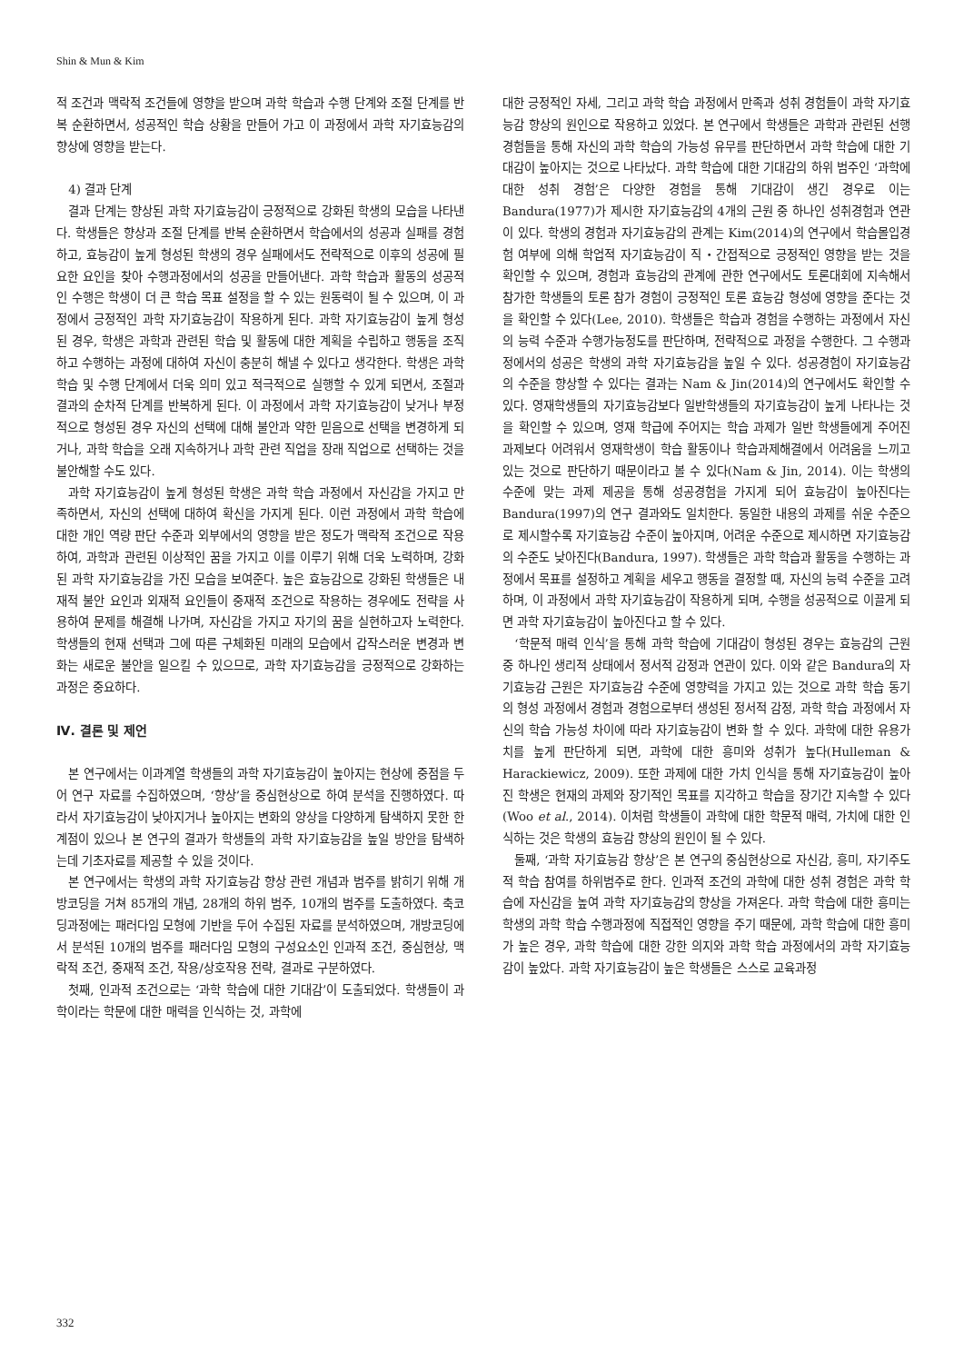Shin & Mun & Kim
적 조건과 맥락적 조건들에 영향을 받으며 과학 학습과 수행 단계와 조절 단계를 반복 순환하면서, 성공적인 학습 상황을 만들어 가고 이 과정에서 과학 자기효능감의 향상에 영향을 받는다.
4) 결과 단계
결과 단계는 향상된 과학 자기효능감이 긍정적으로 강화된 학생의 모습을 나타낸다. 학생들은 향상과 조절 단계를 반복 순환하면서 학습에서의 성공과 실패를 경험하고, 효능감이 높게 형성된 학생의 경우 실패에서도 전략적으로 이후의 성공에 필요한 요인을 찾아 수행과정에서의 성공을 만들어낸다. 과학 학습과 활동의 성공적인 수행은 학생이 더 큰 학습 목표 설정을 할 수 있는 원동력이 될 수 있으며, 이 과정에서 긍정적인 과학 자기효능감이 작용하게 된다. 과학 자기효능감이 높게 형성된 경우, 학생은 과학과 관련된 학습 및 활동에 대한 계획을 수립하고 행동을 조직하고 수행하는 과정에 대하여 자신이 충분히 해낼 수 있다고 생각한다. 학생은 과학 학습 및 수행 단계에서 더욱 의미 있고 적극적으로 실행할 수 있게 되면서, 조절과 결과의 순차적 단계를 반복하게 된다. 이 과정에서 과학 자기효능감이 낮거나 부정적으로 형성된 경우 자신의 선택에 대해 불안과 약한 믿음으로 선택을 변경하게 되거나, 과학 학습을 오래 지속하거나 과학 관련 직업을 장래 직업으로 선택하는 것을 불안해할 수도 있다.
과학 자기효능감이 높게 형성된 학생은 과학 학습 과정에서 자신감을 가지고 만족하면서, 자신의 선택에 대하여 확신을 가지게 된다. 이런 과정에서 과학 학습에 대한 개인 역량 판단 수준과 외부에서의 영향을 받은 정도가 맥락적 조건으로 작용하여, 과학과 관련된 이상적인 꿈을 가지고 이를 이루기 위해 더욱 노력하며, 강화된 과학 자기효능감을 가진 모습을 보여준다. 높은 효능감으로 강화된 학생들은 내재적 불안 요인과 외재적 요인들이 중재적 조건으로 작용하는 경우에도 전략을 사용하여 문제를 해결해 나가며, 자신감을 가지고 자기의 꿈을 실현하고자 노력한다. 학생들의 현재 선택과 그에 따른 구체화된 미래의 모습에서 갑작스러운 변경과 변화는 새로운 불안을 일으킬 수 있으므로, 과학 자기효능감을 긍정적으로 강화하는 과정은 중요하다.
Ⅳ. 결론 및 제언
본 연구에서는 이과계열 학생들의 과학 자기효능감이 높아지는 현상에 중점을 두어 연구 자료를 수집하였으며, ‘향상’을 중심현상으로 하여 분석을 진행하였다. 따라서 자기효능감이 낮아지거나 높아지는 변화의 양상을 다양하게 탐색하지 못한 한계점이 있으나 본 연구의 결과가 학생들의 과학 자기효능감을 높일 방안을 탐색하는데 기초자료를 제공할 수 있을 것이다.
본 연구에서는 학생의 과학 자기효능감 향상 관련 개념과 범주를 밝히기 위해 개방코딩을 거쳐 85개의 개념, 28개의 하위 범주, 10개의 범주를 도출하였다. 축코딩과정에는 패러다임 모형에 기반을 두어 수집된 자료를 분석하였으며, 개방코딩에서 분석된 10개의 범주를 패러다임 모형의 구성요소인 인과적 조건, 중심현상, 맥락적 조건, 중재적 조건, 작용/상호작용 전략, 결과로 구분하였다.
첫째, 인과적 조건으로는 ‘과학 학습에 대한 기대감’이 도출되었다. 학생들이 과학이라는 학문에 대한 매력을 인식하는 것, 과학에
대한 긍정적인 자세, 그리고 과학 학습 과정에서 만족과 성취 경험들이 과학 자기효능감 향상의 원인으로 작용하고 있었다. 본 연구에서 학생들은 과학과 관련된 선행경험들을 통해 자신의 과학 학습의 가능성 유무를 판단하면서 과학 학습에 대한 기대감이 높아지는 것으로 나타났다. 과학 학습에 대한 기대감의 하위 범주인 ‘과학에 대한 성취 경험’은 다양한 경험을 통해 기대감이 생긴 경우로 이는 Bandura(1977)가 제시한 자기효능감의 4개의 근원 중 하나인 성취경험과 연관이 있다. 학생의 경험과 자기효능감의 관계는 Kim(2014)의 연구에서 학습몰입경험 여부에 의해 학업적 자기효능감이 직・간접적으로 긍정적인 영향을 받는 것을 확인할 수 있으며, 경험과 효능감의 관계에 관한 연구에서도 토론대회에 지속해서 참가한 학생들의 토론 참가 경험이 긍정적인 토론 효능감 형성에 영향을 준다는 것을 확인할 수 있다(Lee, 2010). 학생들은 학습과 경험을 수행하는 과정에서 자신의 능력 수준과 수행가능정도를 판단하며, 전략적으로 과정을 수행한다. 그 수행과정에서의 성공은 학생의 과학 자기효능감을 높일 수 있다. 성공경험이 자기효능감의 수준을 향상할 수 있다는 결과는 Nam & Jin(2014)의 연구에서도 확인할 수 있다. 영재학생들의 자기효능감보다 일반학생들의 자기효능감이 높게 나타나는 것을 확인할 수 있으며, 영재 학급에 주어지는 학습 과제가 일반 학생들에게 주어진 과제보다 어려워서 영재학생이 학습 활동이나 학습과제해결에서 어려움을 느끼고 있는 것으로 판단하기 때문이라고 볼 수 있다(Nam & Jin, 2014). 이는 학생의 수준에 맞는 과제 제공을 통해 성공경험을 가지게 되어 효능감이 높아진다는 Bandura(1997)의 연구 결과와도 일치한다. 동일한 내용의 과제를 쉬운 수준으로 제시할수록 자기효능감 수준이 높아지며, 어려운 수준으로 제시하면 자기효능감의 수준도 낮아진다(Bandura, 1997). 학생들은 과학 학습과 활동을 수행하는 과정에서 목표를 설정하고 계획을 세우고 행동을 결정할 때, 자신의 능력 수준을 고려하며, 이 과정에서 과학 자기효능감이 작용하게 되며, 수행을 성공적으로 이끌게 되면 과학 자기효능감이 높아진다고 할 수 있다.
‘학문적 매력 인식’을 통해 과학 학습에 기대감이 형성된 경우는 효능감의 근원 중 하나인 생리적 상태에서 정서적 감정과 연관이 있다. 이와 같은 Bandura의 자기효능감 근원은 자기효능감 수준에 영향력을 가지고 있는 것으로 과학 학습 동기의 형성 과정에서 경험과 경험으로부터 생성된 정서적 감정, 과학 학습 과정에서 자신의 학습 가능성 차이에 따라 자기효능감이 변화 할 수 있다. 과학에 대한 유용가치를 높게 판단하게 되면, 과학에 대한 흥미와 성취가 높다(Hulleman & Harackiewicz, 2009). 또한 과제에 대한 가치 인식을 통해 자기효능감이 높아진 학생은 현재의 과제와 장기적인 목표를 지각하고 학습을 장기간 지속할 수 있다(Woo et al., 2014). 이처럼 학생들이 과학에 대한 학문적 매력, 가치에 대한 인식하는 것은 학생의 효능감 향상의 원인이 될 수 있다.
둘째, ‘과학 자기효능감 향상’은 본 연구의 중심현상으로 자신감, 흥미, 자기주도적 학습 참여를 하위범주로 한다. 인과적 조건의 과학에 대한 성취 경험은 과학 학습에 자신감을 높여 과학 자기효능감의 향상을 가져온다. 과학 학습에 대한 흥미는 학생의 과학 학습 수행과정에 직접적인 영향을 주기 때문에, 과학 학습에 대한 흥미가 높은 경우, 과학 학습에 대한 강한 의지와 과학 학습 과정에서의 과학 자기효능감이 높았다. 과학 자기효능감이 높은 학생들은 스스로 교육과정
332